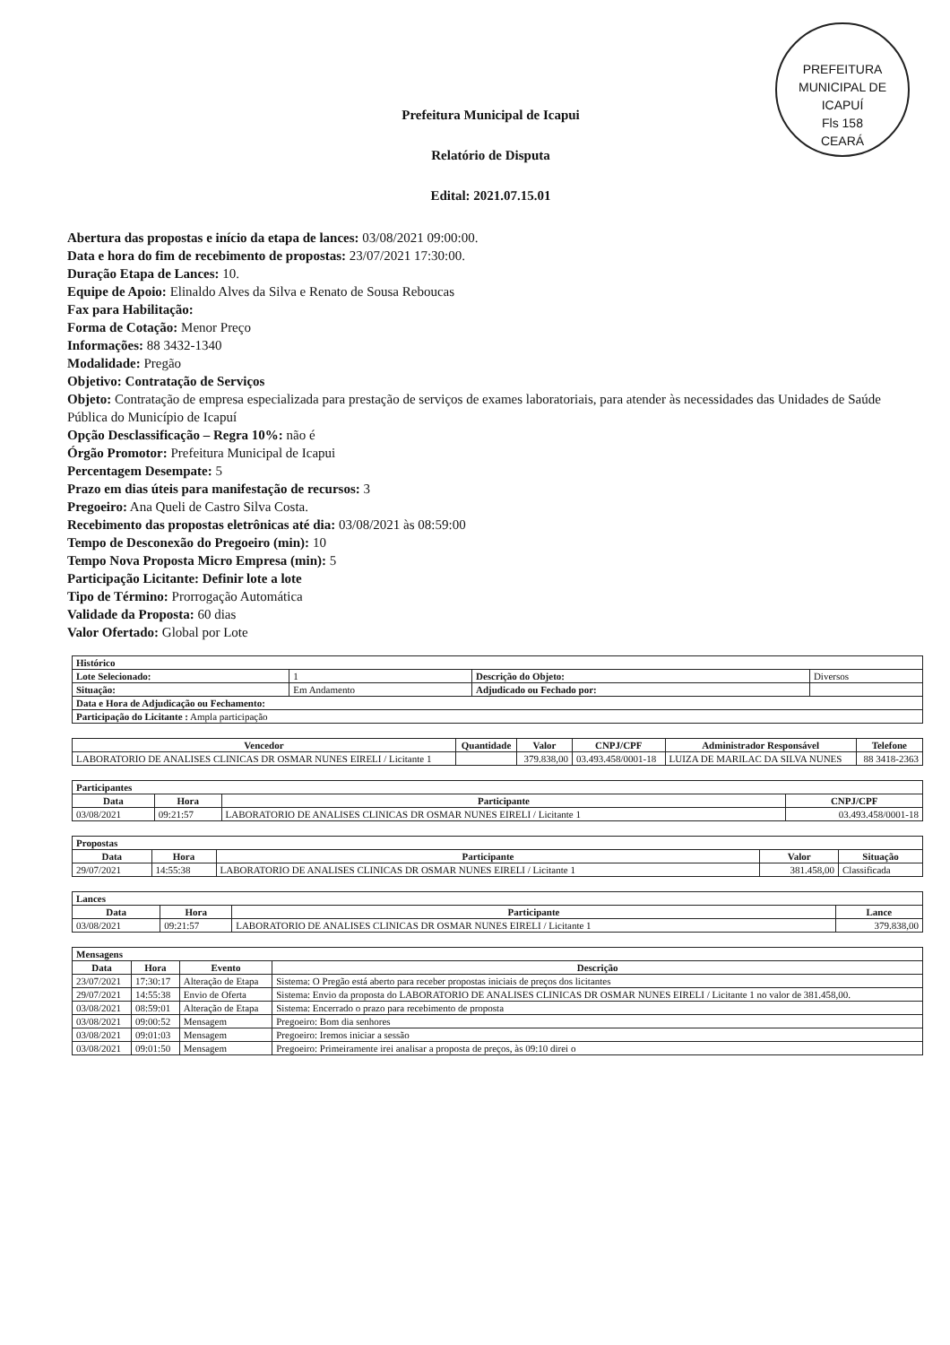PREFEITURA MUNICIPAL DE ICAPUÍ
Fls 158
CEARÁ
Prefeitura Municipal de Icapui
Relatório de Disputa
Edital: 2021.07.15.01
Abertura das propostas e início da etapa de lances: 03/08/2021 09:00:00.
Data e hora do fim de recebimento de propostas: 23/07/2021 17:30:00.
Duração Etapa de Lances: 10.
Equipe de Apoio: Elinaldo Alves da Silva e Renato de Sousa Reboucas
Fax para Habilitação:
Forma de Cotação: Menor Preço
Informações: 88 3432-1340
Modalidade: Pregão
Objetivo: Contratação de Serviços
Objeto: Contratação de empresa especializada para prestação de serviços de exames laboratoriais, para atender às necessidades das Unidades de Saúde Pública do Município de Icapuí
Opção Desclassificação – Regra 10%: não é
Órgão Promotor: Prefeitura Municipal de Icapui
Percentagem Desempate: 5
Prazo em dias úteis para manifestação de recursos: 3
Pregoeiro: Ana Queli de Castro Silva Costa.
Recebimento das propostas eletrônicas até dia: 03/08/2021 às 08:59:00
Tempo de Desconexão do Pregoeiro (min): 10
Tempo Nova Proposta Micro Empresa (min): 5
Participação Licitante: Definir lote a lote
Tipo de Término: Prorrogação Automática
Validade da Proposta: 60 dias
Valor Ofertado: Global por Lote
| Histórico | | | |
| --- | --- | --- | --- |
| Lote Selecionado: | 1 | Descrição do Objeto: | Diversos |
| Situação: | Em Andamento | Adjudicado ou Fechado por: | |
| Data e Hora de Adjudicação ou Fechamento: | | | |
| Participação do Licitante : Ampla participação | | | |
| Vencedor | Quantidade | Valor | CNPJ/CPF | Administrador Responsável | Telefone |
| --- | --- | --- | --- | --- | --- |
| LABORATORIO DE ANALISES CLINICAS DR OSMAR NUNES EIRELI / Licitante 1 | | 379.838,00 | 03.493.458/0001-18 | LUIZA DE MARILAC DA SILVA NUNES | 88 3418-2363 |
| Participantes | | | |
| --- | --- | --- | --- |
| Data | Hora | Participante | CNPJ/CPF |
| 03/08/2021 | 09:21:57 | LABORATORIO DE ANALISES CLINICAS DR OSMAR NUNES EIRELI / Licitante 1 | 03.493.458/0001-18 |
| Propostas | | | | |
| --- | --- | --- | --- | --- |
| Data | Hora | Participante | Valor | Situação |
| 29/07/2021 | 14:55:38 | LABORATORIO DE ANALISES CLINICAS DR OSMAR NUNES EIRELI / Licitante 1 | 381.458,00 | Classificada |
| Lances | | | |
| --- | --- | --- | --- |
| Data | Hora | Participante | Lance |
| 03/08/2021 | 09:21:57 | LABORATORIO DE ANALISES CLINICAS DR OSMAR NUNES EIRELI / Licitante 1 | 379.838,00 |
| Mensagens | | | |
| --- | --- | --- | --- |
| Data | Hora | Evento | Descrição |
| 23/07/2021 | 17:30:17 | Alteração de Etapa | Sistema: O Pregão está aberto para receber propostas iniciais de preços dos licitantes |
| 29/07/2021 | 14:55:38 | Envio de Oferta | Sistema: Envio da proposta do LABORATORIO DE ANALISES CLINICAS DR OSMAR NUNES EIRELI / Licitante 1 no valor de 381.458,00. |
| 03/08/2021 | 08:59:01 | Alteração de Etapa | Sistema: Encerrado o prazo para recebimento de proposta |
| 03/08/2021 | 09:00:52 | Mensagem | Pregoeiro: Bom dia senhores |
| 03/08/2021 | 09:01:03 | Mensagem | Pregoeiro: Iremos iniciar a sessão |
| 03/08/2021 | 09:01:50 | Mensagem | Pregoeiro: Primeiramente irei analisar a proposta de preços, às 09:10 direi o |